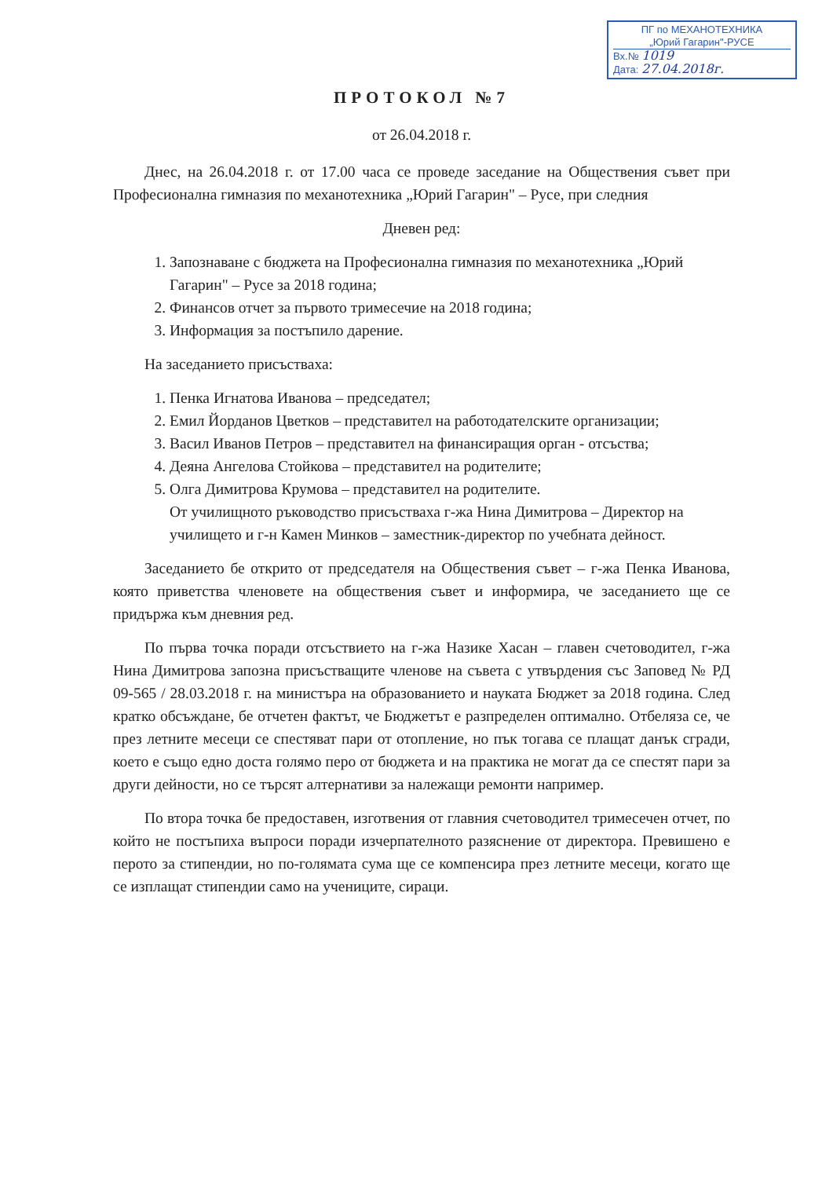ПГ по МЕХАНОТЕХНИКА
„Юрий Гагарин"-РУСЕ
Вх.№ 1019
Дата: 27.04.2018г.
ПРОТОКОЛ №7
от 26.04.2018 г.
Днес, на 26.04.2018 г. от 17.00 часа се проведе заседание на Обществения съвет при Професионална гимназия по механотехника „Юрий Гагарин" – Русе, при следния
Дневен ред:
1. Запознаване с бюджета на Професионална гимназия по механотехника „Юрий Гагарин" – Русе за 2018 година;
2. Финансов отчет за първото тримесечие на 2018 година;
3. Информация за постъпило дарение.
На заседанието присъстваха:
1. Пенка Игнатова Иванова – председател;
2. Емил Йорданов Цветков – представител на работодателските организации;
3. Васил Иванов Петров – представител на финансиращия орган - отсъства;
4. Деяна Ангелова Стойкова – представител на родителите;
5. Олга Димитрова Крумова – представител на родителите.
От училищното ръководство присъстваха г-жа Нина Димитрова – Директор на училището и г-н Камен Минков – заместник-директор по учебната дейност.
Заседанието бе открито от председателя на Обществения съвет – г-жа Пенка Иванова, която приветства членовете на обществения съвет и информира, че заседанието ще се придържа към дневния ред.
По първа точка поради отсъствието на г-жа Назике Хасан – главен счетоводител, г-жа Нина Димитрова запозна присъстващите членове на съвета с утвърдения със Заповед № РД 09-565 / 28.03.2018 г. на министъра на образованието и науката Бюджет за 2018 година. След кратко обсъждане, бе отчетен фактът, че Бюджетът е разпределен оптимално. Отбеляза се, че през летните месеци се спестяват пари от отопление, но пък тогава се плащат данък сгради, което е също едно доста голямо перо от бюджета и на практика не могат да се спестят пари за други дейности, но се търсят алтернативи за належащи ремонти например.
По втора точка бе предоставен, изготвения от главния счетоводител тримесечен отчет, по който не постъпиха въпроси поради изчерпателното разяснение от директора. Превишено е перото за стипендии, но по-голямата сума ще се компенсира през летните месеци, когато ще се изплащат стипендии само на учениците, сираци.